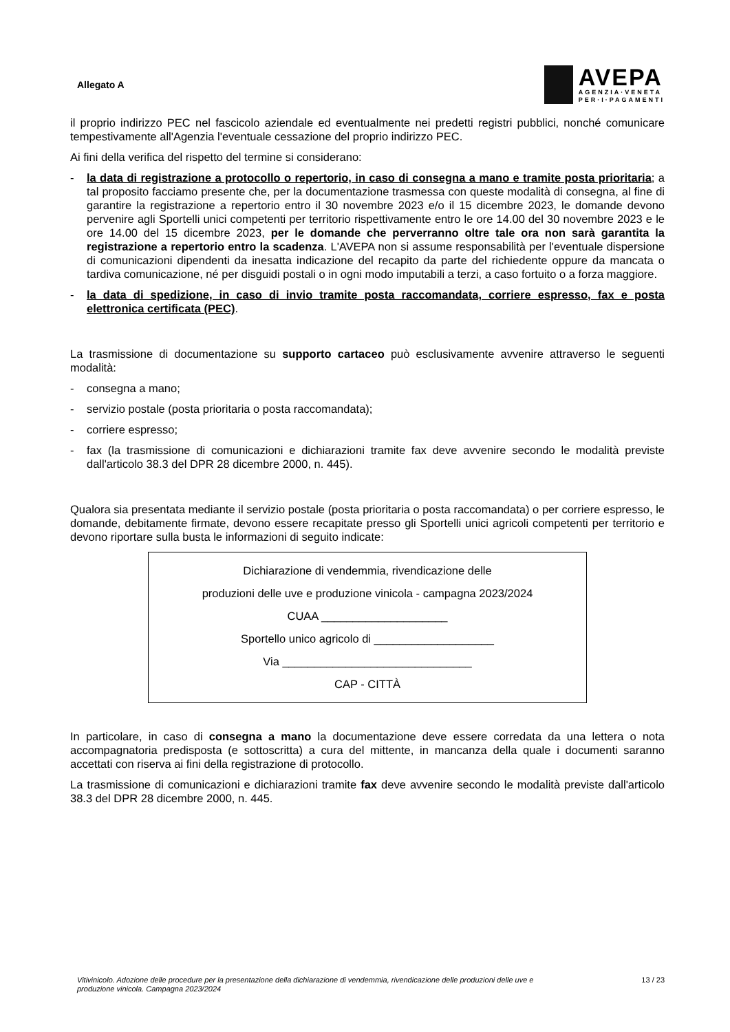Allegato A
AVEPA
AGENZIA·VENETA
PER·I·PAGAMENTI
il proprio indirizzo PEC nel fascicolo aziendale ed eventualmente nei predetti registri pubblici, nonché comunicare tempestivamente all'Agenzia l'eventuale cessazione del proprio indirizzo PEC.
Ai fini della verifica del rispetto del termine si considerano:
- la data di registrazione a protocollo o repertorio, in caso di consegna a mano e tramite posta prioritaria; a tal proposito facciamo presente che, per la documentazione trasmessa con queste modalità di consegna, al fine di garantire la registrazione a repertorio entro il 30 novembre 2023 e/o il 15 dicembre 2023, le domande devono pervenire agli Sportelli unici competenti per territorio rispettivamente entro le ore 14.00 del 30 novembre 2023 e le ore 14.00 del 15 dicembre 2023, per le domande che perverranno oltre tale ora non sarà garantita la registrazione a repertorio entro la scadenza. L'AVEPA non si assume responsabilità per l'eventuale dispersione di comunicazioni dipendenti da inesatta indicazione del recapito da parte del richiedente oppure da mancata o tardiva comunicazione, né per disguidi postali o in ogni modo imputabili a terzi, a caso fortuito o a forza maggiore.
- la data di spedizione, in caso di invio tramite posta raccomandata, corriere espresso, fax e posta elettronica certificata (PEC).
La trasmissione di documentazione su supporto cartaceo può esclusivamente avvenire attraverso le seguenti modalità:
- consegna a mano;
- servizio postale (posta prioritaria o posta raccomandata);
- corriere espresso;
- fax (la trasmissione di comunicazioni e dichiarazioni tramite fax deve avvenire secondo le modalità previste dall'articolo 38.3 del DPR 28 dicembre 2000, n. 445).
Qualora sia presentata mediante il servizio postale (posta prioritaria o posta raccomandata) o per corriere espresso, le domande, debitamente firmate, devono essere recapitate presso gli Sportelli unici agricoli competenti per territorio e devono riportare sulla busta le informazioni di seguito indicate:
Dichiarazione di vendemmia, rivendicazione delle
produzioni delle uve e produzione vinicola - campagna 2023/2024
CUAA ____________________
Sportello unico agricolo di ___________________
Via ______________________________
CAP - CITTÀ
In particolare, in caso di consegna a mano la documentazione deve essere corredata da una lettera o nota accompagnatoria predisposta (e sottoscritta) a cura del mittente, in mancanza della quale i documenti saranno accettati con riserva ai fini della registrazione di protocollo.
La trasmissione di comunicazioni e dichiarazioni tramite fax deve avvenire secondo le modalità previste dall'articolo 38.3 del DPR 28 dicembre 2000, n. 445.
Vitivinicolo. Adozione delle procedure per la presentazione della dichiarazione di vendemmia, rivendicazione delle produzioni delle uve e produzione vinicola. Campagna 2023/2024 13 / 23